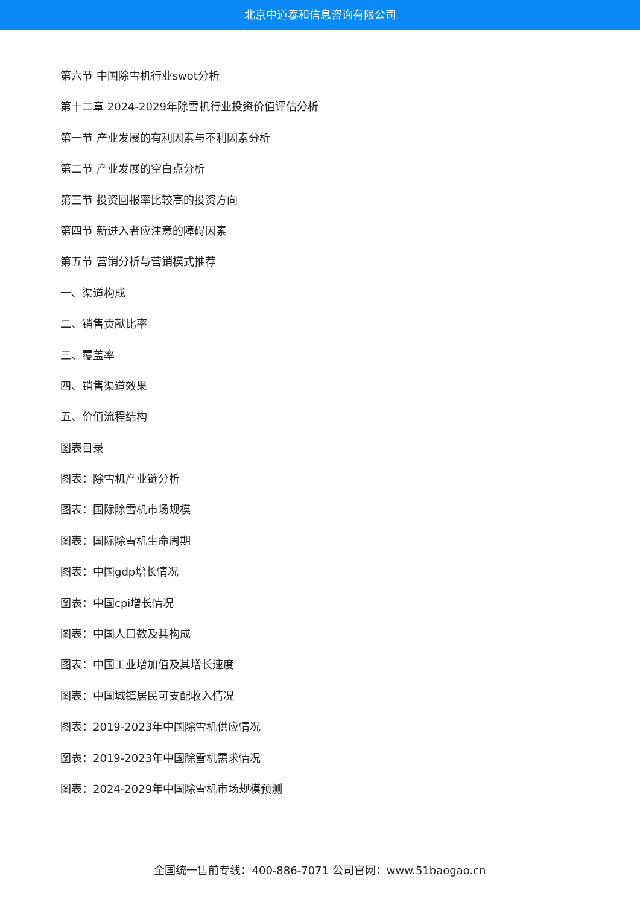北京中道泰和信息咨询有限公司
第六节 中国除雪机行业swot分析
第十二章 2024-2029年除雪机行业投资价值评估分析
第一节 产业发展的有利因素与不利因素分析
第二节 产业发展的空白点分析
第三节 投资回报率比较高的投资方向
第四节 新进入者应注意的障碍因素
第五节 营销分析与营销模式推荐
一、渠道构成
二、销售贡献比率
三、覆盖率
四、销售渠道效果
五、价值流程结构
图表目录
图表：除雪机产业链分析
图表：国际除雪机市场规模
图表：国际除雪机生命周期
图表：中国gdp增长情况
图表：中国cpi增长情况
图表：中国人口数及其构成
图表：中国工业增加值及其增长速度
图表：中国城镇居民可支配收入情况
图表：2019-2023年中国除雪机供应情况
图表：2019-2023年中国除雪机需求情况
图表：2024-2029年中国除雪机市场规模预测
全国统一售前专线：400-886-7071 公司官网：www.51baogao.cn